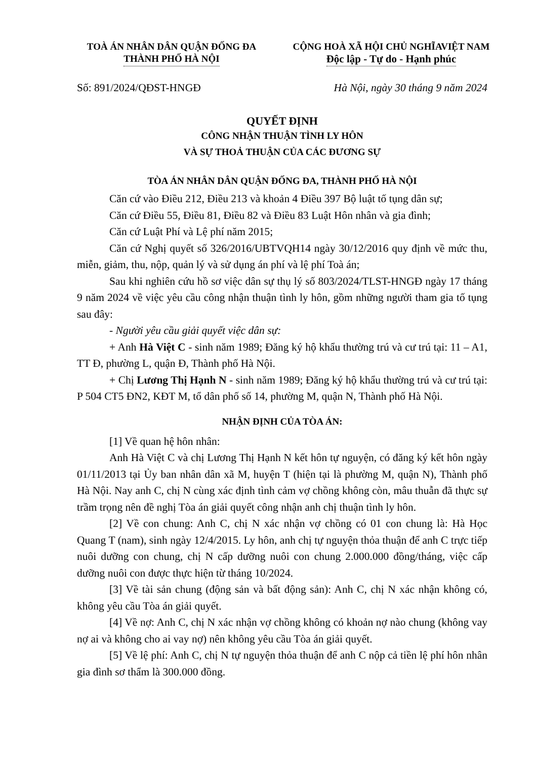TOÀ ÁN NHÂN DÂN QUẬN ĐỐNG ĐA
THÀNH PHỐ HÀ NỘI
CỘNG HOÀ XÃ HỘI CHỦ NGHĨAVIỆT NAM
Độc lập - Tự do - Hạnh phúc
Số: 891/2024/QĐST-HNGĐ Hà Nội, ngày 30 tháng 9 năm 2024
QUYẾT ĐỊNH
CÔNG NHẬN THUẬN TÌNH LY HÔN
VÀ SỰ THOẢ THUẬN CỦA CÁC ĐƯƠNG SỰ
TÒA ÁN NHÂN DÂN QUẬN ĐỐNG ĐA, THÀNH PHỐ HÀ NỘI
Căn cứ vào Điều 212, Điều 213 và khoản 4 Điều 397 Bộ luật tố tụng dân sự;
Căn cứ Điều 55, Điều 81, Điều 82 và Điều 83 Luật Hôn nhân và gia đình;
Căn cứ Luật Phí và Lệ phí năm 2015;
Căn cứ Nghị quyết số 326/2016/UBTVQH14 ngày 30/12/2016 quy định về mức thu, miễn, giảm, thu, nộp, quản lý và sử dụng án phí và lệ phí Toà án;
Sau khi nghiên cứu hồ sơ việc dân sự thụ lý số 803/2024/TLST-HNGĐ ngày 17 tháng 9 năm 2024 về việc yêu cầu công nhận thuận tình ly hôn, gồm những người tham gia tố tụng sau đây:
- Người yêu cầu giải quyết việc dân sự:
+ Anh Hà Việt C - sinh năm 1989; Đăng ký hộ khẩu thường trú và cư trú tại: 11 – A1, TT Đ, phường L, quận Đ, Thành phố Hà Nội.
+ Chị Lương Thị Hạnh N - sinh năm 1989; Đăng ký hộ khẩu thường trú và cư trú tại: P 504 CT5 ĐN2, KĐT M, tổ dân phố số 14, phường M, quận N, Thành phố Hà Nội.
NHẬN ĐỊNH CỦA TÒA ÁN:
[1] Về quan hệ hôn nhân:
Anh Hà Việt C và chị Lương Thị Hạnh N kết hôn tự nguyện, có đăng ký kết hôn ngày 01/11/2013 tại Ủy ban nhân dân xã M, huyện T (hiện tại là phường M, quận N), Thành phố Hà Nội. Nay anh C, chị N cùng xác định tình cảm vợ chồng không còn, mâu thuẫn đã thực sự trầm trọng nên đề nghị Tòa án giải quyết công nhận anh chị thuận tình ly hôn.
[2] Về con chung: Anh C, chị N xác nhận vợ chồng có 01 con chung là: Hà Học Quang T (nam), sinh ngày 12/4/2015. Ly hôn, anh chị tự nguyện thỏa thuận để anh C trực tiếp nuôi dưỡng con chung, chị N cấp dưỡng nuôi con chung 2.000.000 đồng/tháng, việc cấp dưỡng nuôi con được thực hiện từ tháng 10/2024.
[3] Về tài sản chung (động sản và bất động sản): Anh C, chị N xác nhận không có, không yêu cầu Tòa án giải quyết.
[4] Về nợ: Anh C, chị N xác nhận vợ chồng không có khoản nợ nào chung (không vay nợ ai và không cho ai vay nợ) nên không yêu cầu Tòa án giải quyết.
[5] Về lệ phí: Anh C, chị N tự nguyện thỏa thuận để anh C nộp cả tiền lệ phí hôn nhân gia đình sơ thẩm là 300.000 đồng.